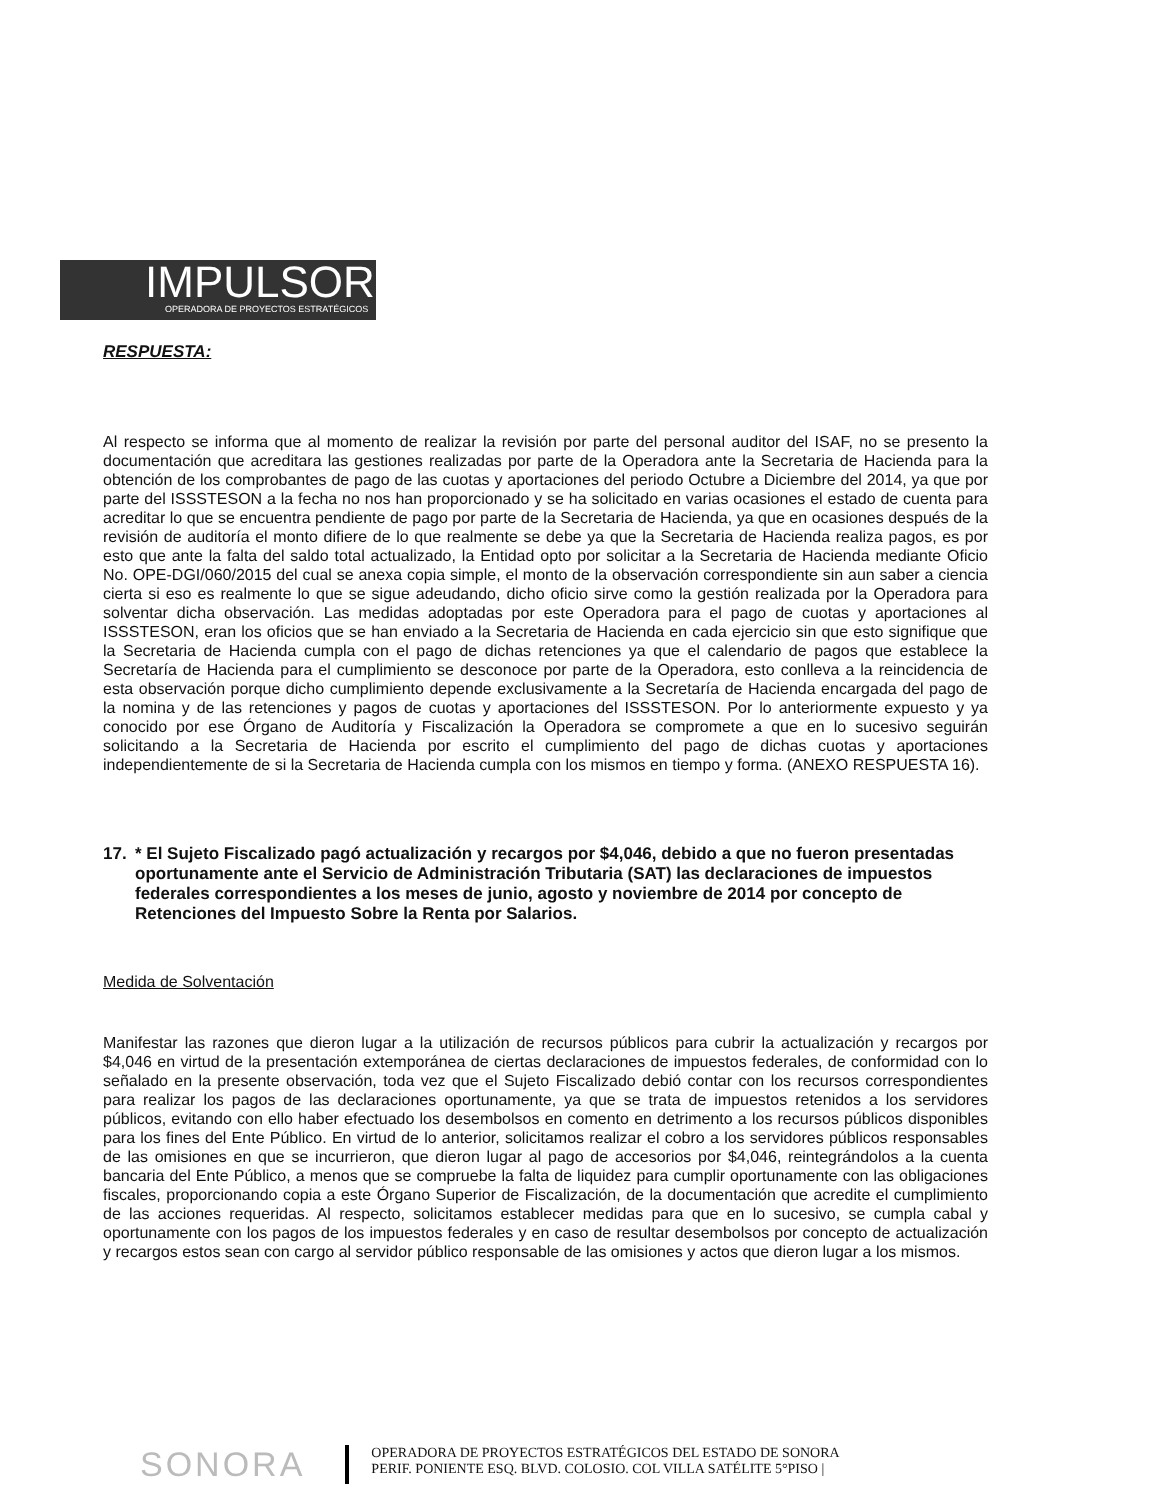IMPULSOR
OPERADORA DE PROYECTOS ESTRATÉGICOS
RESPUESTA:
Al respecto se informa que al momento de realizar la revisión por parte del personal auditor del ISAF, no se presento la documentación que acreditara las gestiones realizadas por parte de la Operadora ante la Secretaria de Hacienda para la obtención de los comprobantes de pago de las cuotas y aportaciones del periodo Octubre a Diciembre del 2014, ya que por parte del ISSSTESON a la fecha no nos han proporcionado y se ha solicitado en varias ocasiones el estado de cuenta para acreditar lo que se encuentra pendiente de pago por parte de la Secretaria de Hacienda, ya que en ocasiones después de la revisión de auditoría el monto difiere de lo que realmente se debe ya que la Secretaria de Hacienda realiza pagos, es por esto que ante la falta del saldo total actualizado, la Entidad opto por solicitar a la Secretaria de Hacienda mediante Oficio No. OPE-DGI/060/2015 del cual se anexa copia simple, el monto de la observación correspondiente sin aun saber a ciencia cierta si eso es realmente lo que se sigue adeudando, dicho oficio sirve como la gestión realizada por la Operadora para solventar dicha observación. Las medidas adoptadas por este Operadora para el pago de cuotas y aportaciones al ISSSTESON, eran los oficios que se han enviado a la Secretaria de Hacienda en cada ejercicio sin que esto signifique que la Secretaria de Hacienda cumpla con el pago de dichas retenciones ya que el calendario de pagos que establece la Secretaría de Hacienda para el cumplimiento se desconoce por parte de la Operadora, esto conlleva a la reincidencia de esta observación porque dicho cumplimiento depende exclusivamente a la Secretaría de Hacienda encargada del pago de la nomina y de las retenciones y pagos de cuotas y aportaciones del ISSSTESON. Por lo anteriormente expuesto y ya conocido por ese Órgano de Auditoría y Fiscalización la Operadora se compromete a que en lo sucesivo seguirán solicitando a la Secretaria de Hacienda por escrito el cumplimiento del pago de dichas cuotas y aportaciones independientemente de si la Secretaria de Hacienda cumpla con los mismos en tiempo y forma. (ANEXO RESPUESTA 16).
17. * El Sujeto Fiscalizado pagó actualización y recargos por $4,046, debido a que no fueron presentadas oportunamente ante el Servicio de Administración Tributaria (SAT) las declaraciones de impuestos federales correspondientes a los meses de junio, agosto y noviembre de 2014 por concepto de Retenciones del Impuesto Sobre la Renta por Salarios.
Medida de Solventación
Manifestar las razones que dieron lugar a la utilización de recursos públicos para cubrir la actualización y recargos por $4,046 en virtud de la presentación extemporánea de ciertas declaraciones de impuestos federales, de conformidad con lo señalado en la presente observación, toda vez que el Sujeto Fiscalizado debió contar con los recursos correspondientes para realizar los pagos de las declaraciones oportunamente, ya que se trata de impuestos retenidos a los servidores públicos, evitando con ello haber efectuado los desembolsos en comento en detrimento a los recursos públicos disponibles para los fines del Ente Público. En virtud de lo anterior, solicitamos realizar el cobro a los servidores públicos responsables de las omisiones en que se incurrieron, que dieron lugar al pago de accesorios por $4,046, reintegrándolos a la cuenta bancaria del Ente Público, a menos que se compruebe la falta de liquidez para cumplir oportunamente con las obligaciones fiscales, proporcionando copia a este Órgano Superior de Fiscalización, de la documentación que acredite el cumplimiento de las acciones requeridas. Al respecto, solicitamos establecer medidas para que en lo sucesivo, se cumpla cabal y oportunamente con los pagos de los impuestos federales y en caso de resultar desembolsos por concepto de actualización y recargos estos sean con cargo al servidor público responsable de las omisiones y actos que dieron lugar a los mismos.
SONORA
OPERADORA DE PROYECTOS ESTRATÉGICOS DEL ESTADO DE SONORA
PERIF. PONIENTE ESQ. BLVD. COLOSIO. COL VILLA SATÉLITE 5°PISO |